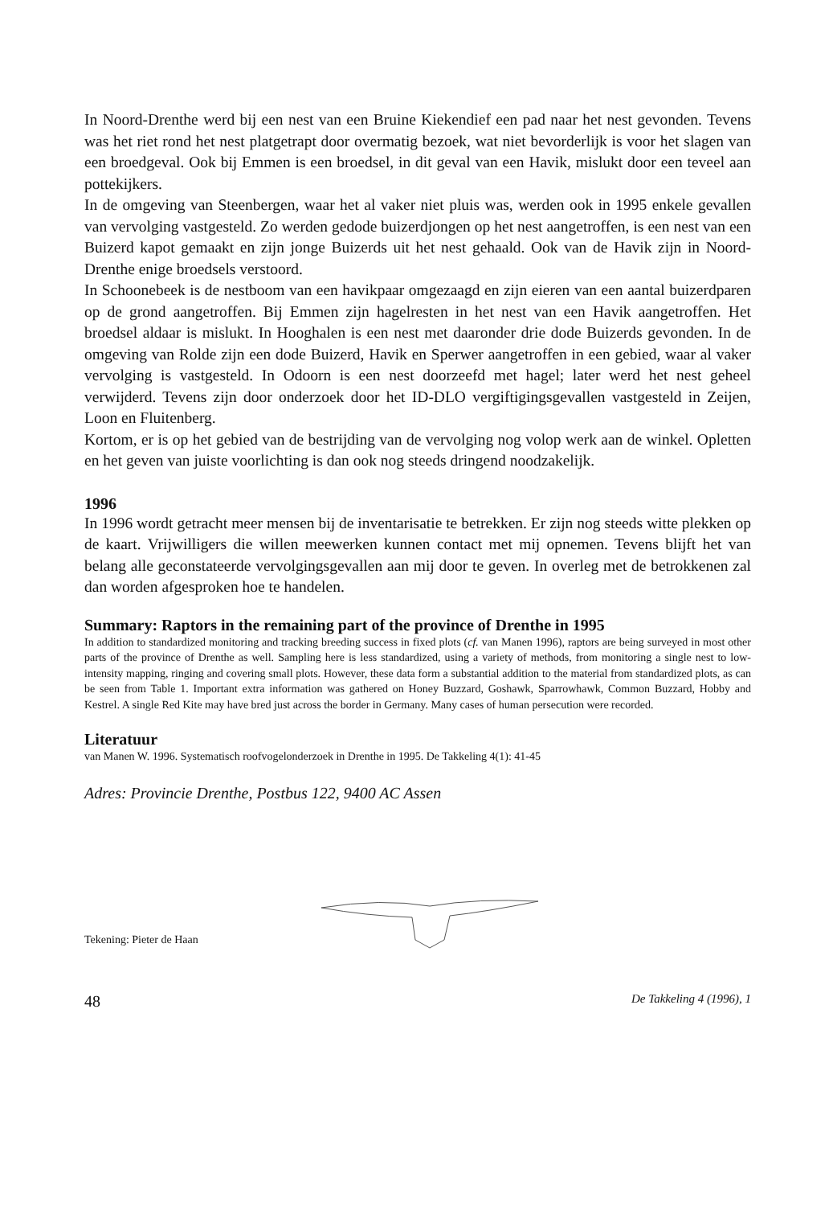In Noord-Drenthe werd bij een nest van een Bruine Kiekendief een pad naar het nest gevonden. Tevens was het riet rond het nest platgetrapt door overmatig bezoek, wat niet bevorderlijk is voor het slagen van een broedgeval. Ook bij Emmen is een broedsel, in dit geval van een Havik, mislukt door een teveel aan pottekijkers.
In de omgeving van Steenbergen, waar het al vaker niet pluis was, werden ook in 1995 enkele gevallen van vervolging vastgesteld. Zo werden gedode buizerdjongen op het nest aangetroffen, is een nest van een Buizerd kapot gemaakt en zijn jonge Buizerds uit het nest gehaald. Ook van de Havik zijn in Noord-Drenthe enige broedsels verstoord.
In Schoonebeek is de nestboom van een havikpaar omgezaagd en zijn eieren van een aantal buizerdparen op de grond aangetroffen. Bij Emmen zijn hagelresten in het nest van een Havik aangetroffen. Het broedsel aldaar is mislukt. In Hooghalen is een nest met daaronder drie dode Buizerds gevonden. In de omgeving van Rolde zijn een dode Buizerd, Havik en Sperwer aangetroffen in een gebied, waar al vaker vervolging is vastgesteld. In Odoorn is een nest doorzeefd met hagel; later werd het nest geheel verwijderd. Tevens zijn door onderzoek door het ID-DLO vergiftigingsgevallen vastgesteld in Zeijen, Loon en Fluitenberg.
Kortom, er is op het gebied van de bestrijding van de vervolging nog volop werk aan de winkel. Opletten en het geven van juiste voorlichting is dan ook nog steeds dringend noodzakelijk.
1996
In 1996 wordt getracht meer mensen bij de inventarisatie te betrekken. Er zijn nog steeds witte plekken op de kaart. Vrijwilligers die willen meewerken kunnen contact met mij opnemen. Tevens blijft het van belang alle geconstateerde vervolgingsgevallen aan mij door te geven. In overleg met de betrokkenen zal dan worden afgesproken hoe te handelen.
Summary: Raptors in the remaining part of the province of Drenthe in 1995
In addition to standardized monitoring and tracking breeding success in fixed plots (cf. van Manen 1996), raptors are being surveyed in most other parts of the province of Drenthe as well. Sampling here is less standardized, using a variety of methods, from monitoring a single nest to low-intensity mapping, ringing and covering small plots. However, these data form a substantial addition to the material from standardized plots, as can be seen from Table 1. Important extra information was gathered on Honey Buzzard, Goshawk, Sparrowhawk, Common Buzzard, Hobby and Kestrel. A single Red Kite may have bred just across the border in Germany. Many cases of human persecution were recorded.
Literatuur
van Manen W. 1996. Systematisch roofvogelonderzoek in Drenthe in 1995. De Takkeling 4(1): 41-45
Adres: Provincie Drenthe, Postbus 122, 9400 AC Assen
Tekening: Pieter de Haan
48 De Takkeling 4 (1996), 1